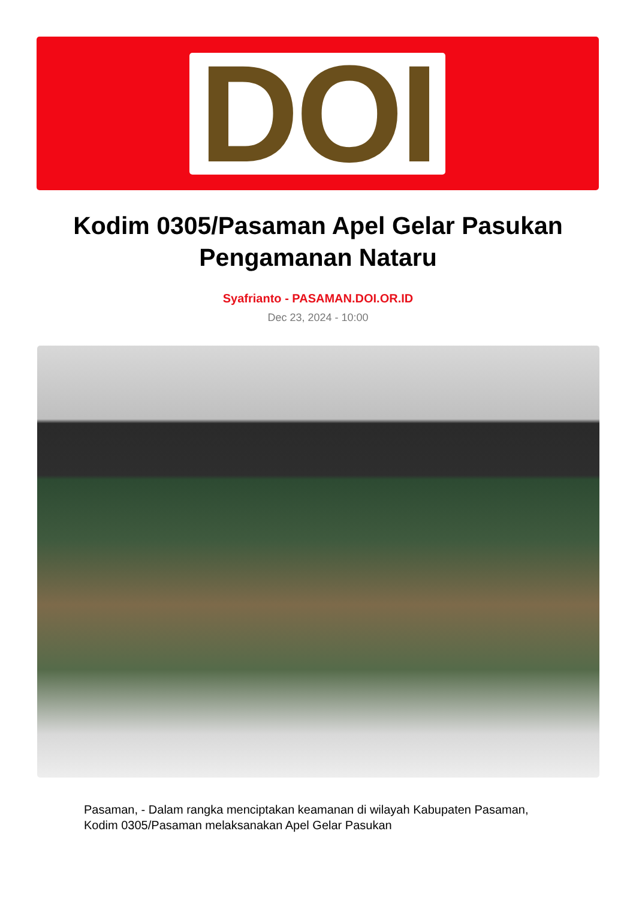DOI
Kodim 0305/Pasaman Apel Gelar Pasukan Pengamanan Nataru
Syafrianto - PASAMAN.DOI.OR.ID
Dec 23, 2024 - 10:00
Pasaman, - Dalam rangka menciptakan keamanan di wilayah Kabupaten Pasaman, Kodim 0305/Pasaman melaksanakan Apel Gelar Pasukan